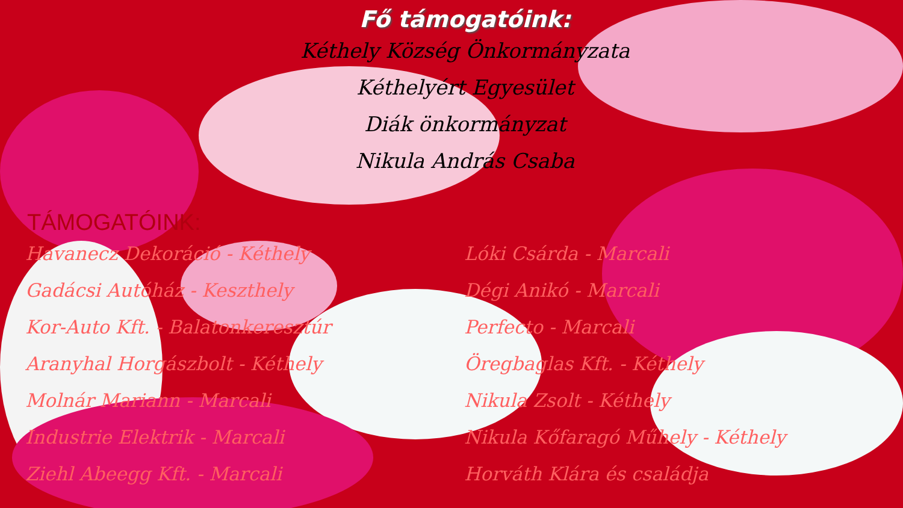Fő támogatóink:
Kéthely Község Önkormányzata
Kéthelyért Egyesület
Diák önkormányzat
Nikula András Csaba
TÁMOGATÓINK:
Havanecz Dekoráció - Kéthely
Gadácsi Autóház - Keszthely
Kor-Auto Kft. - Balatonkeresztúr
Aranyhal Horgászbolt - Kéthely
Molnár Mariann - Marcali
Industrie Elektrik - Marcali
Ziehl Abeegg Kft. - Marcali
Lóki Csárda - Marcali
Dégi Anikó - Marcali
Perfecto - Marcali
Öregbaglas Kft. - Kéthely
Nikula Zsolt - Kéthely
Nikula Kőfaragó Műhely - Kéthely
Horváth Klára és családja